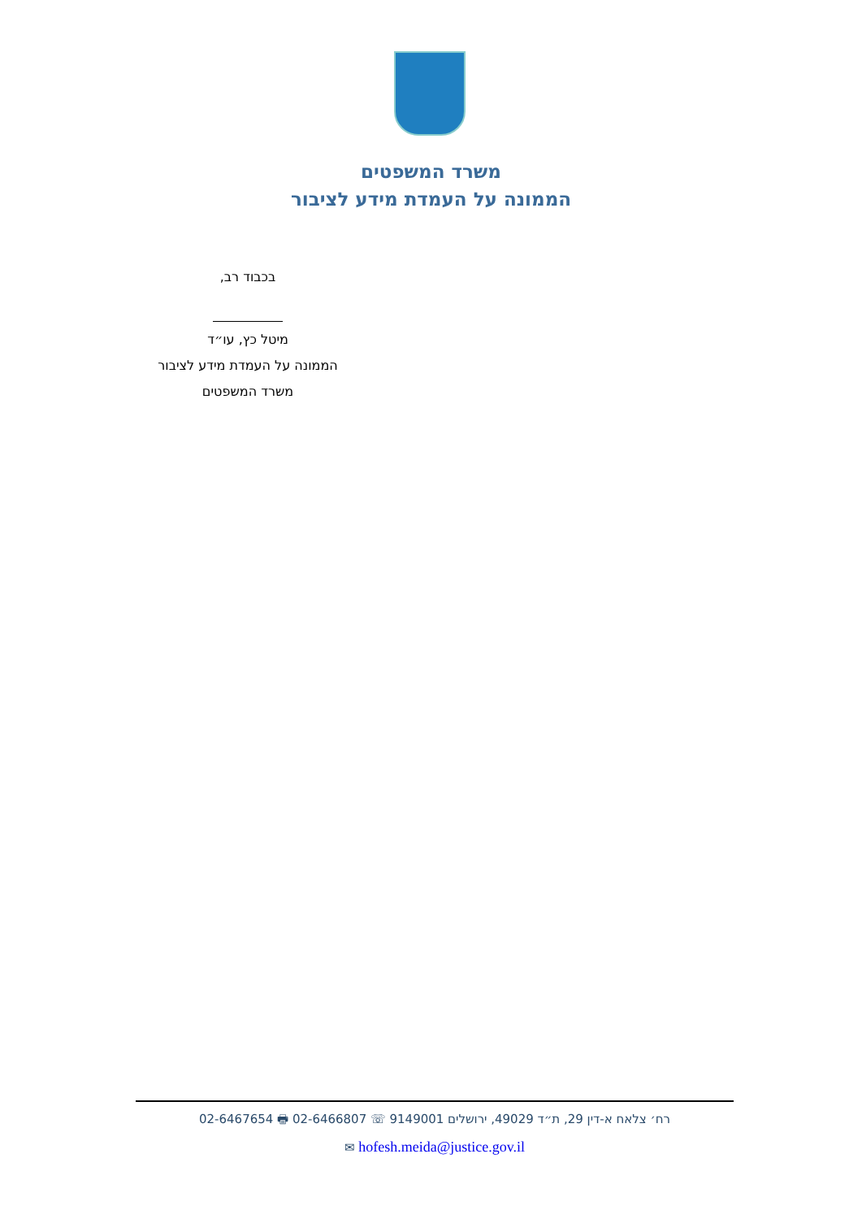משרד המשפטים
הממונה על העמדת מידע לציבור
בכבוד רב,
מיטל כץ, עו״ד
הממונה על העמדת מידע לציבור
משרד המשפטים
רח׳ צלאח א-דין 29, ת״ד 49029, ירושלים 9149001 ☏ 02-6466807 🖶 02-6467654
hofesh.meida@justice.gov.il ✉